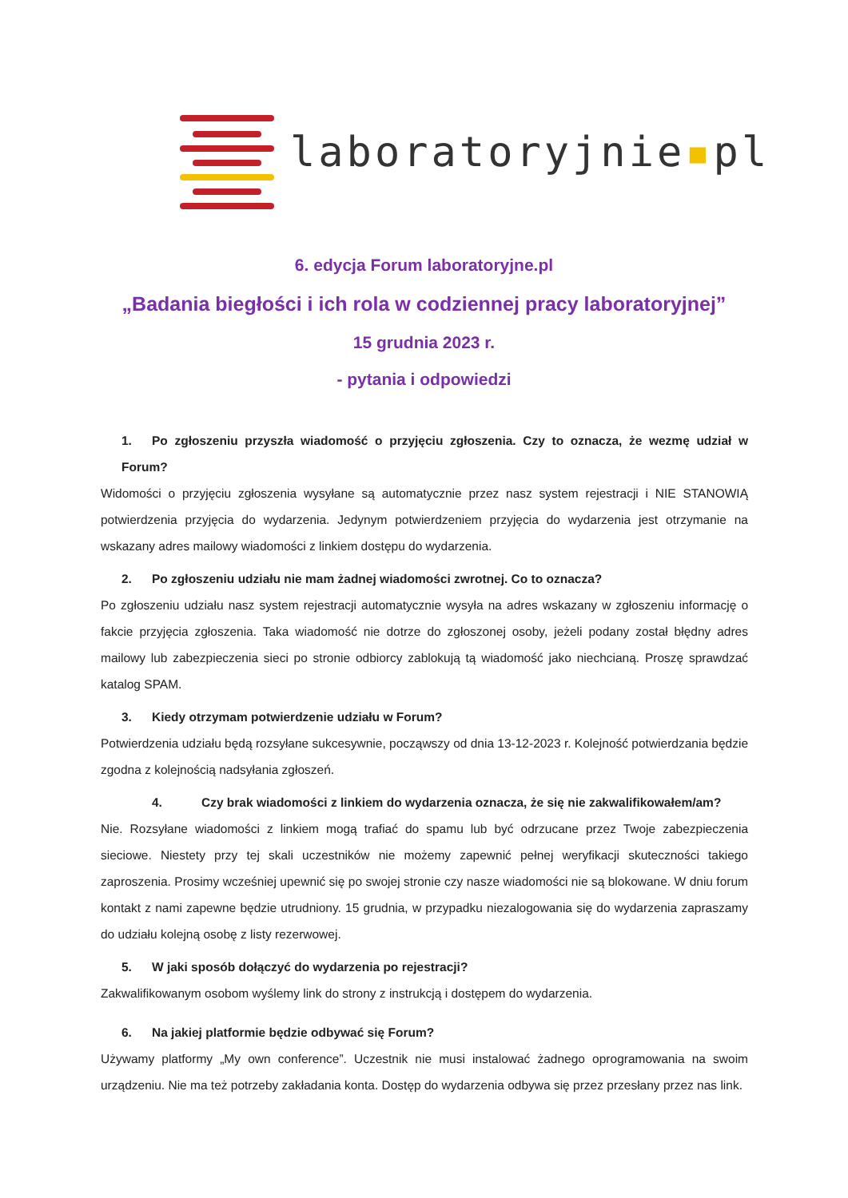laboratoryjnie▪pl
6. edycja Forum laboratoryjne.pl
„Badania biegłości i ich rola w codziennej pracy laboratoryjnej”
15 grudnia 2023 r.
- pytania i odpowiedzi
1. Po zgłoszeniu przyszła wiadomość o przyjęciu zgłoszenia. Czy to oznacza, że wezmę udział w Forum?
Widomości o przyjęciu zgłoszenia wysyłane są automatycznie przez nasz system rejestracji i NIE STANOWIĄ potwierdzenia przyjęcia do wydarzenia. Jedynym potwierdzeniem przyjęcia do wydarzenia jest otrzymanie na wskazany adres mailowy wiadomości z linkiem dostępu do wydarzenia.
2. Po zgłoszeniu udziału nie mam żadnej wiadomości zwrotnej. Co to oznacza?
Po zgłoszeniu udziału nasz system rejestracji automatycznie wysyła na adres wskazany w zgłoszeniu informację o fakcie przyjęcia zgłoszenia. Taka wiadomość nie dotrze do zgłoszonej osoby, jeżeli podany został błędny adres mailowy lub zabezpieczenia sieci po stronie odbiorcy zablokują tą wiadomość jako niechcianą. Proszę sprawdzać katalog SPAM.
3. Kiedy otrzymam potwierdzenie udziału w Forum?
Potwierdzenia udziału będą rozsyłane sukcesywnie, począwszy od dnia 13-12-2023 r. Kolejność potwierdzania będzie zgodna z kolejnością nadsyłania zgłoszeń.
4. Czy brak wiadomości z linkiem do wydarzenia oznacza, że się nie zakwalifikowałem/am?
Nie. Rozsyłane wiadomości z linkiem mogą trafiać do spamu lub być odrzucane przez Twoje zabezpieczenia sieciowe. Niestety przy tej skali uczestników nie możemy zapewnić pełnej weryfikacji skuteczności takiego zaproszenia. Prosimy wcześniej upewnić się po swojej stronie czy nasze wiadomości nie są blokowane. W dniu forum kontakt z nami zapewne będzie utrudniony. 15 grudnia, w przypadku niezalogowania się do wydarzenia zapraszamy do udziału kolejną osobę z listy rezerwowej.
5. W jaki sposób dołączyć do wydarzenia po rejestracji?
Zakwalifikowanym osobom wyślemy link do strony z instrukcją i dostępem do wydarzenia.
6. Na jakiej platformie będzie odbywać się Forum?
Używamy platformy „My own conference”. Uczestnik nie musi instalować żadnego oprogramowania na swoim urządzeniu. Nie ma też potrzeby zakładania konta. Dostęp do wydarzenia odbywa się przez przesłany przez nas link.